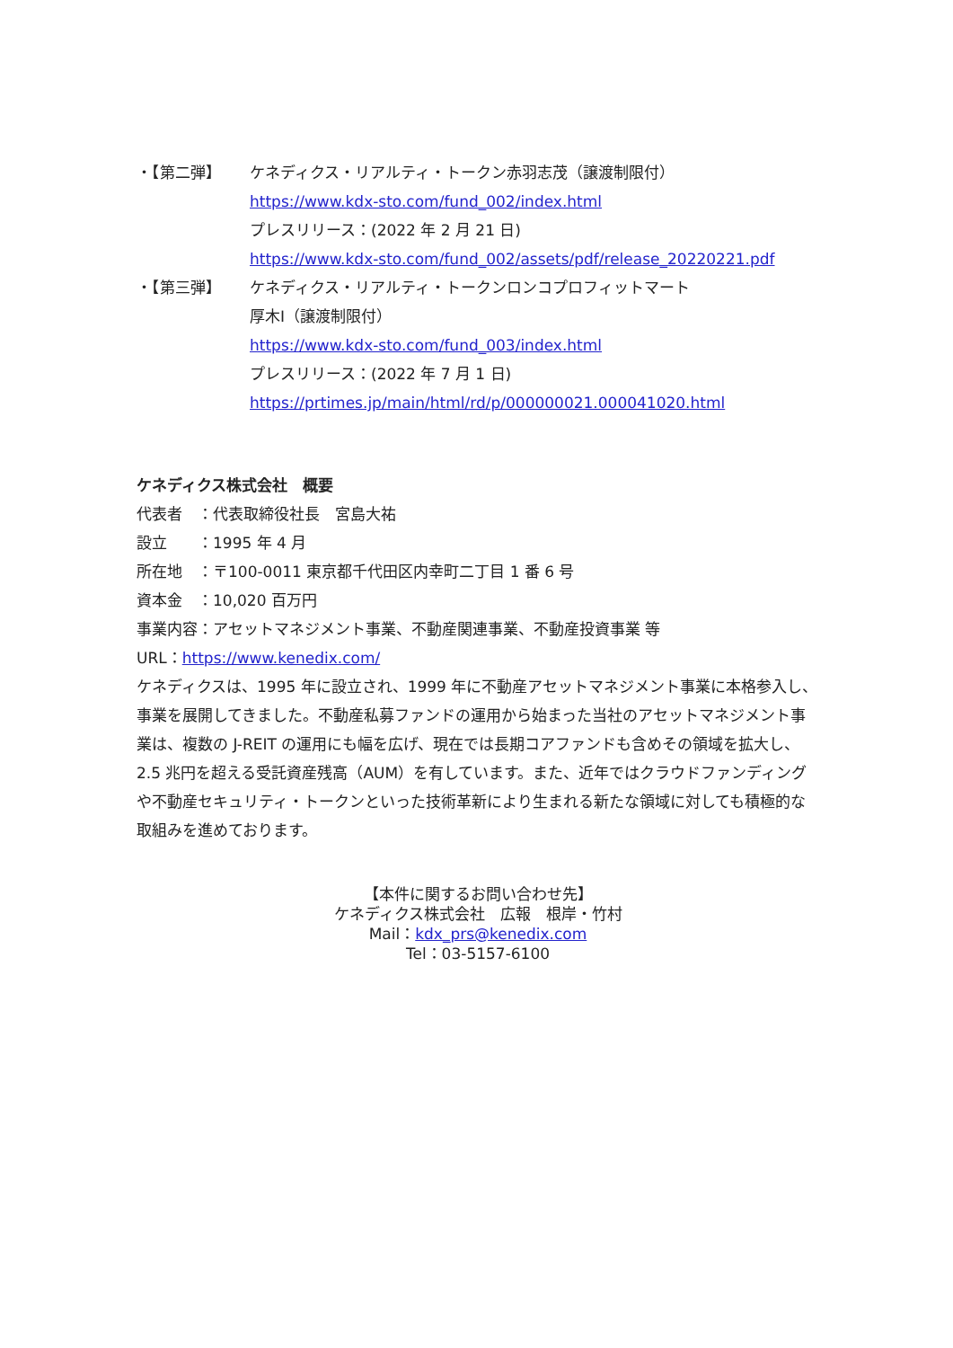・【第二弾】 ケネディクス・リアルティ・トークン赤羽志茂（譲渡制限付）
https://www.kdx-sto.com/fund_002/index.html
プレスリリース：(2022 年 2 月 21 日)
https://www.kdx-sto.com/fund_002/assets/pdf/release_20220221.pdf
・【第三弾】 ケネディクス・リアルティ・トークンロンコプロフィットマート
厚木Ⅰ（譲渡制限付）
https://www.kdx-sto.com/fund_003/index.html
プレスリリース：(2022 年 7 月 1 日)
https://prtimes.jp/main/html/rd/p/000000021.000041020.html
ケネディクス株式会社　概要
代表者　：代表取締役社長　宮島大祐
設立　　：1995 年 4 月
所在地　：〒100-0011 東京都千代田区内幸町二丁目 1 番 6 号
資本金　：10,020 百万円
事業内容：アセットマネジメント事業、不動産関連事業、不動産投資事業 等
URL：https://www.kenedix.com/
ケネディクスは、1995 年に設立され、1999 年に不動産アセットマネジメント事業に本格参入し、事業を展開してきました。不動産私募ファンドの運用から始まった当社のアセットマネジメント事業は、複数の J-REIT の運用にも幅を広げ、現在では長期コアファンドも含めその領域を拡大し、2.5 兆円を超える受託資産残高（AUM）を有しています。また、近年ではクラウドファンディングや不動産セキュリティ・トークンといった技術革新により生まれる新たな領域に対しても積極的な取組みを進めております。
【本件に関するお問い合わせ先】
ケネディクス株式会社　広報　根岸・竹村
Mail：kdx_prs@kenedix.com
Tel：03-5157-6100